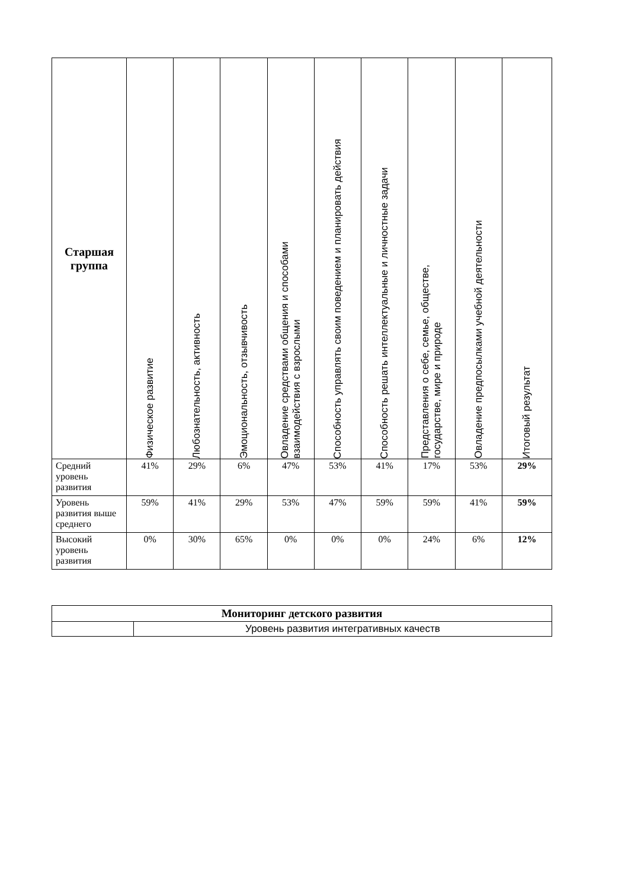| Старшая группа | Физическое развитие | Любознательность, активность | Эмоциональность, отзывчивость | Овладение средствами общения и способами взаимодействия с взрослыми | Способность управлять своим поведением и планировать действия | Способность решать интеллектуальные и личностные задачи | Представления о себе, семье, обществе, государстве, мире и природе | Овладение предпосылками учебной деятельности | Итоговый результат |
| --- | --- | --- | --- | --- | --- | --- | --- | --- | --- |
| Средний уровень развития | 41% | 29% | 6% | 47% | 53% | 41% | 17% | 53% | 29% |
| Уровень развития выше среднего | 59% | 41% | 29% | 53% | 47% | 59% | 59% | 41% | 59% |
| Высокий уровень развития | 0% | 30% | 65% | 0% | 0% | 0% | 24% | 6% | 12% |
| Мониторинг детского развития | |
| | Уровень развития интегративных качеств |